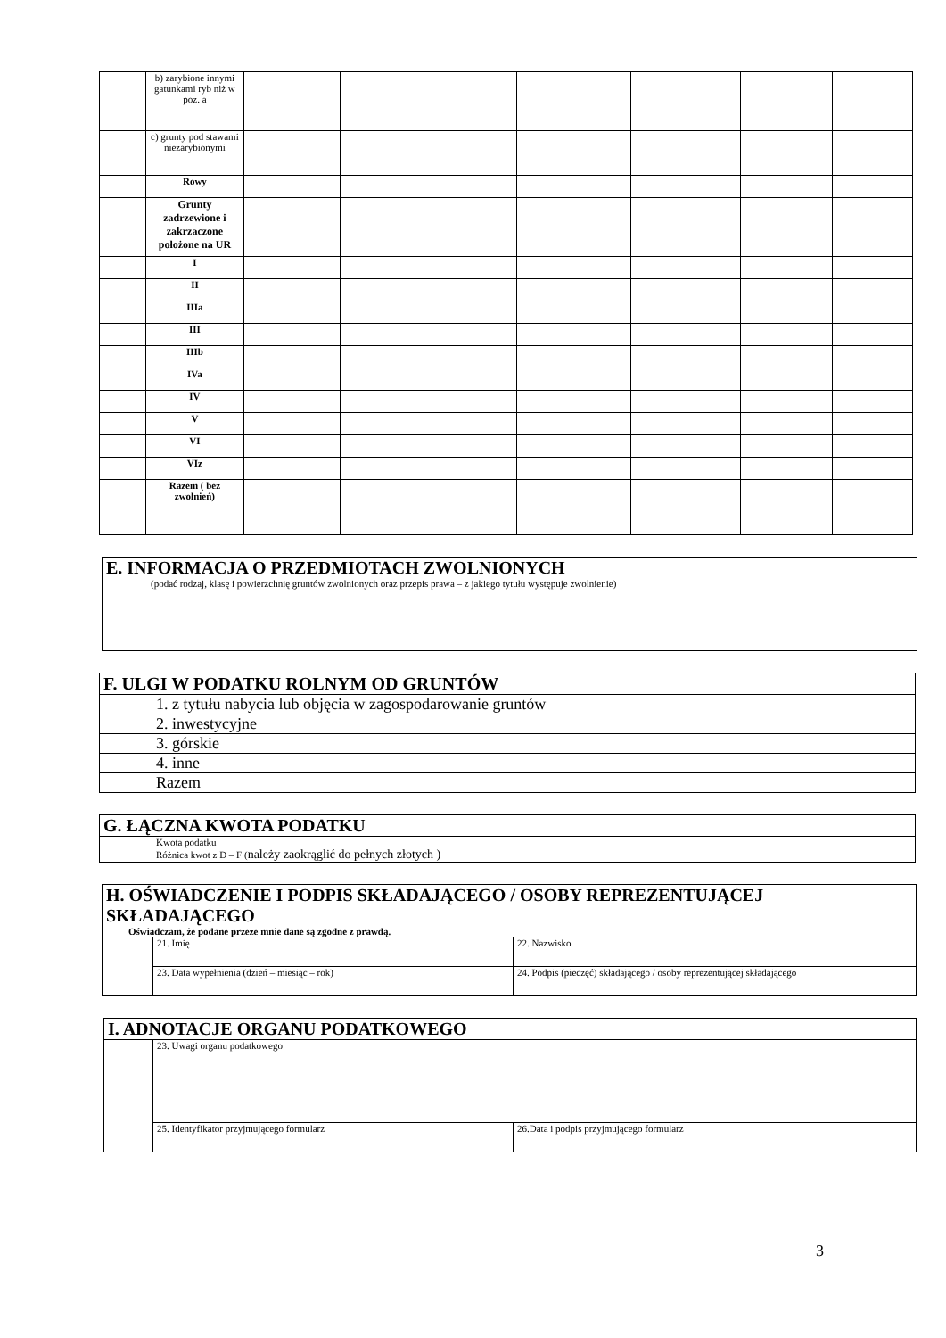| | b) zarybione innymi gatunkami ryb niż w poz. a | | | | | | |
| | c) grunty pod stawami niezarybionymi | | | | | | |
| | Rowy | | | | | | |
| | Grunty zadrzewione i zakrzaczone położone na UR | | | | | | |
| | I | | | | | | |
| | II | | | | | | |
| | IIIa | | | | | | |
| | III | | | | | | |
| | IIIb | | | | | | |
| | IVa | | | | | | |
| | IV | | | | | | |
| | V | | | | | | |
| | VI | | | | | | |
| | VIz | | | | | | |
| | Razem ( bez zwolnień) | | | | | | |
| E. INFORMACJA O PRZEDMIOTACH ZWOLNIONYCH (podać rodzaj, klasę i powierzchnię gruntów zwolnionych oraz przepis prawa – z jakiego tytułu występuje zwolnienie) |
| F. ULGI W PODATKU ROLNYM OD GRUNTÓW | | |
| | 1. z tytułu nabycia lub objęcia w zagospodarowanie gruntów | |
| | 2. inwestycyjne | |
| | 3. górskie | |
| | 4. inne | |
| | Razem | |
| G. ŁĄCZNA KWOTA PODATKU | | |
| | Kwota podatku Różnica kwot z D – F ( należy zaokrąglić do pełnych złotych ) | |
| H. OŚWIADCZENIE I PODPIS SKŁADAJĄCEGO / OSOBY REPREZENTUJĄCEJ SKŁADAJĄCEGO Oświadczam, że podane przeze mnie dane są zgodne z prawdą. | | |
| | 21. Imię | 22. Nazwisko |
| | 23. Data wypełnienia (dzień – miesiąc – rok) | 24. Podpis (pieczęć) składającego / osoby reprezentującej składającego |
| I. ADNOTACJE ORGANU PODATKOWEGO | | |
| | 23. Uwagi organu podatkowego | |
| | 25. Identyfikator przyjmującego formularz | 26.Data i podpis przyjmującego formularz |
3